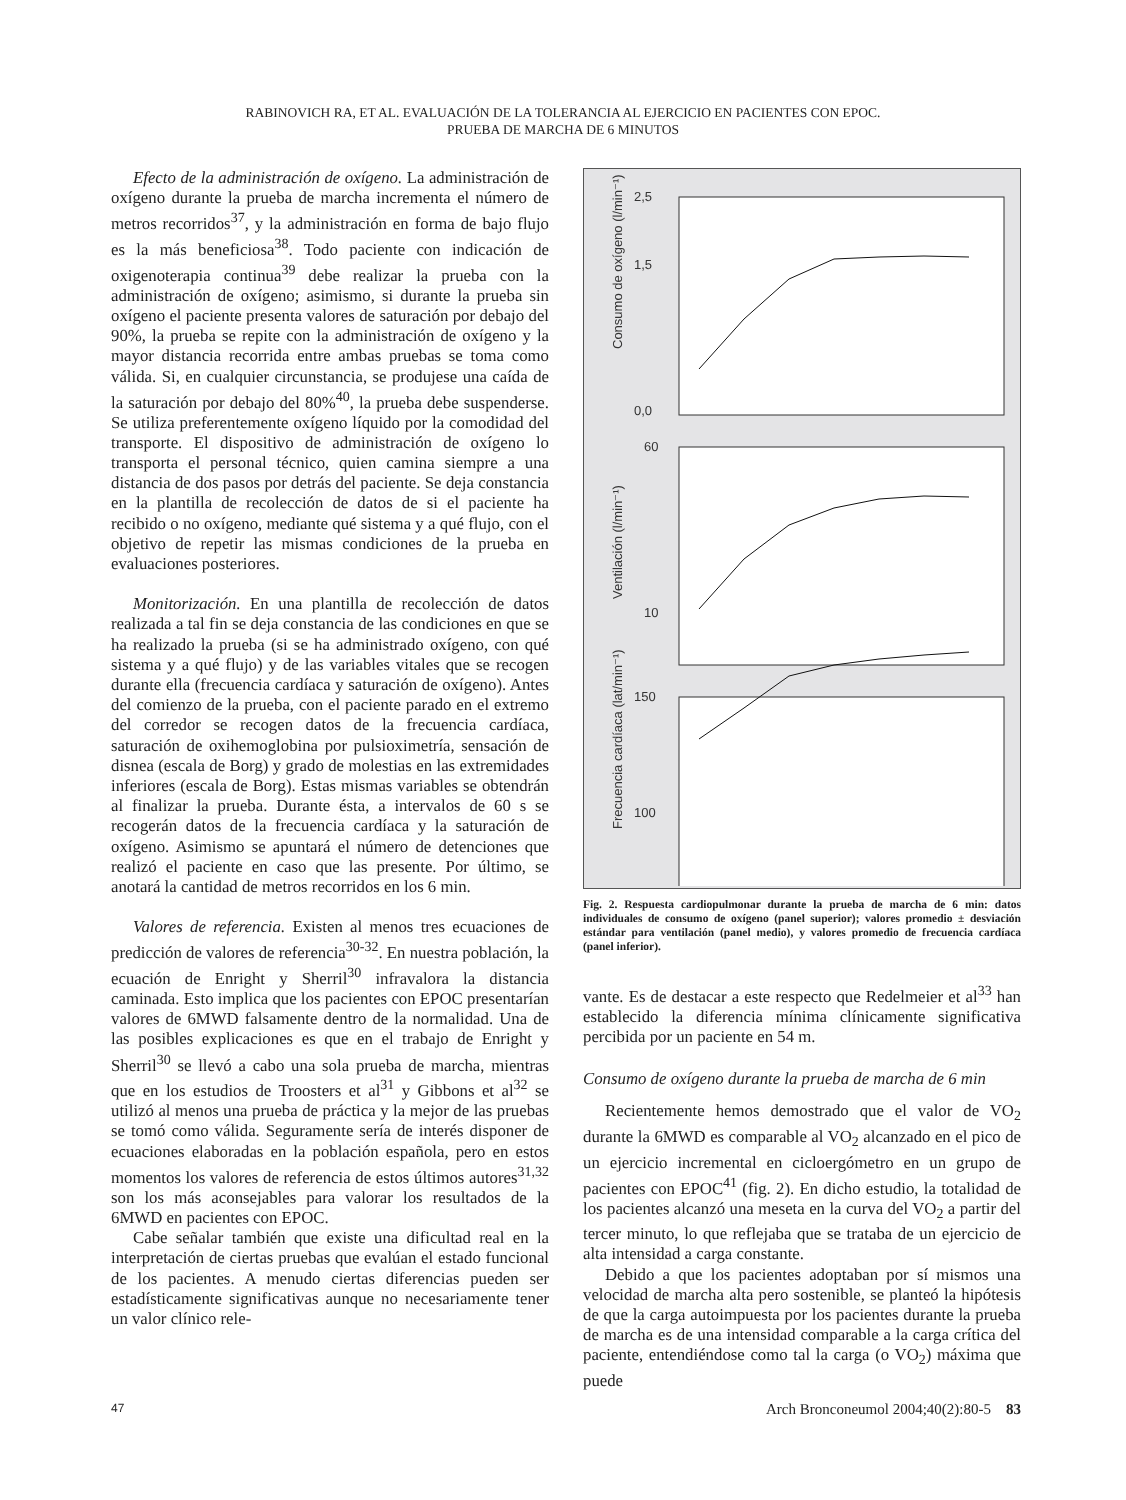RABINOVICH RA, ET AL. EVALUACIÓN DE LA TOLERANCIA AL EJERCICIO EN PACIENTES CON EPOC.
PRUEBA DE MARCHA DE 6 MINUTOS
Efecto de la administración de oxígeno. La administración de oxígeno durante la prueba de marcha incrementa el número de metros recorridos<sup>37</sup>, y la administración en forma de bajo flujo es la más beneficiosa<sup>38</sup>. Todo paciente con indicación de oxigenoterapia continua<sup>39</sup> debe realizar la prueba con la administración de oxígeno; asimismo, si durante la prueba sin oxígeno el paciente presenta valores de saturación por debajo del 90%, la prueba se repite con la administración de oxígeno y la mayor distancia recorrida entre ambas pruebas se toma como válida. Si, en cualquier circunstancia, se produjese una caída de la saturación por debajo del 80%<sup>40</sup>, la prueba debe suspenderse. Se utiliza preferentemente oxígeno líquido por la comodidad del transporte. El dispositivo de administración de oxígeno lo transporta el personal técnico, quien camina siempre a una distancia de dos pasos por detrás del paciente. Se deja constancia en la plantilla de recolección de datos de si el paciente ha recibido o no oxígeno, mediante qué sistema y a qué flujo, con el objetivo de repetir las mismas condiciones de la prueba en evaluaciones posteriores.
Monitorización. En una plantilla de recolección de datos realizada a tal fin se deja constancia de las condiciones en que se ha realizado la prueba (si se ha administrado oxígeno, con qué sistema y a qué flujo) y de las variables vitales que se recogen durante ella (frecuencia cardíaca y saturación de oxígeno). Antes del comienzo de la prueba, con el paciente parado en el extremo del corredor se recogen datos de la frecuencia cardíaca, saturación de oxihemoglobina por pulsioximetría, sensación de disnea (escala de Borg) y grado de molestias en las extremidades inferiores (escala de Borg). Estas mismas variables se obtendrán al finalizar la prueba. Durante ésta, a intervalos de 60 s se recogerán datos de la frecuencia cardíaca y la saturación de oxígeno. Asimismo se apuntará el número de detenciones que realizó el paciente en caso que las presente. Por último, se anotará la cantidad de metros recorridos en los 6 min.
Valores de referencia. Existen al menos tres ecuaciones de predicción de valores de referencia<sup>30-32</sup>. En nuestra población, la ecuación de Enright y Sherril<sup>30</sup> infravalora la distancia caminada. Esto implica que los pacientes con EPOC presentarían valores de 6MWD falsamente dentro de la normalidad. Una de las posibles explicaciones es que en el trabajo de Enright y Sherril<sup>30</sup> se llevó a cabo una sola prueba de marcha, mientras que en los estudios de Troosters et al<sup>31</sup> y Gibbons et al<sup>32</sup> se utilizó al menos una prueba de práctica y la mejor de las pruebas se tomó como válida. Seguramente sería de interés disponer de ecuaciones elaboradas en la población española, pero en estos momentos los valores de referencia de estos últimos autores<sup>31,32</sup> son los más aconsejables para valorar los resultados de la 6MWD en pacientes con EPOC.
Cabe señalar también que existe una dificultad real en la interpretación de ciertas pruebas que evalúan el estado funcional de los pacientes. A menudo ciertas diferencias pueden ser estadísticamente significativas aunque no necesariamente tener un valor clínico rele-
2,5
1,5
0,0
60
10
150
100
Consumo de oxígeno (l/min⁻¹)
Ventilación (l/min⁻¹)
Frecuencia cardíaca (lat/min⁻¹)
Fig. 2. Respuesta cardiopulmonar durante la prueba de marcha de 6 min: datos individuales de consumo de oxígeno (panel superior); valores promedio ± desviación estándar para ventilación (panel medio), y valores promedio de frecuencia cardíaca (panel inferior).
vante. Es de destacar a este respecto que Redelmeier et al<sup>33</sup> han establecido la diferencia mínima clínicamente significativa percibida por un paciente en 54 m.
Consumo de oxígeno durante la prueba de marcha de 6 min
Recientemente hemos demostrado que el valor de VO<sub>2</sub> durante la 6MWD es comparable al VO<sub>2</sub> alcanzado en el pico de un ejercicio incremental en cicloergómetro en un grupo de pacientes con EPOC<sup>41</sup> (fig. 2). En dicho estudio, la totalidad de los pacientes alcanzó una meseta en la curva del VO<sub>2</sub> a partir del tercer minuto, lo que reflejaba que se trataba de un ejercicio de alta intensidad a carga constante.
Debido a que los pacientes adoptaban por sí mismos una velocidad de marcha alta pero sostenible, se planteó la hipótesis de que la carga autoimpuesta por los pacientes durante la prueba de marcha es de una intensidad comparable a la carga crítica del paciente, entendiéndose como tal la carga (o VO<sub>2</sub>) máxima que puede
47 Arch Bronconeumol 2004;40(2):80-5 83